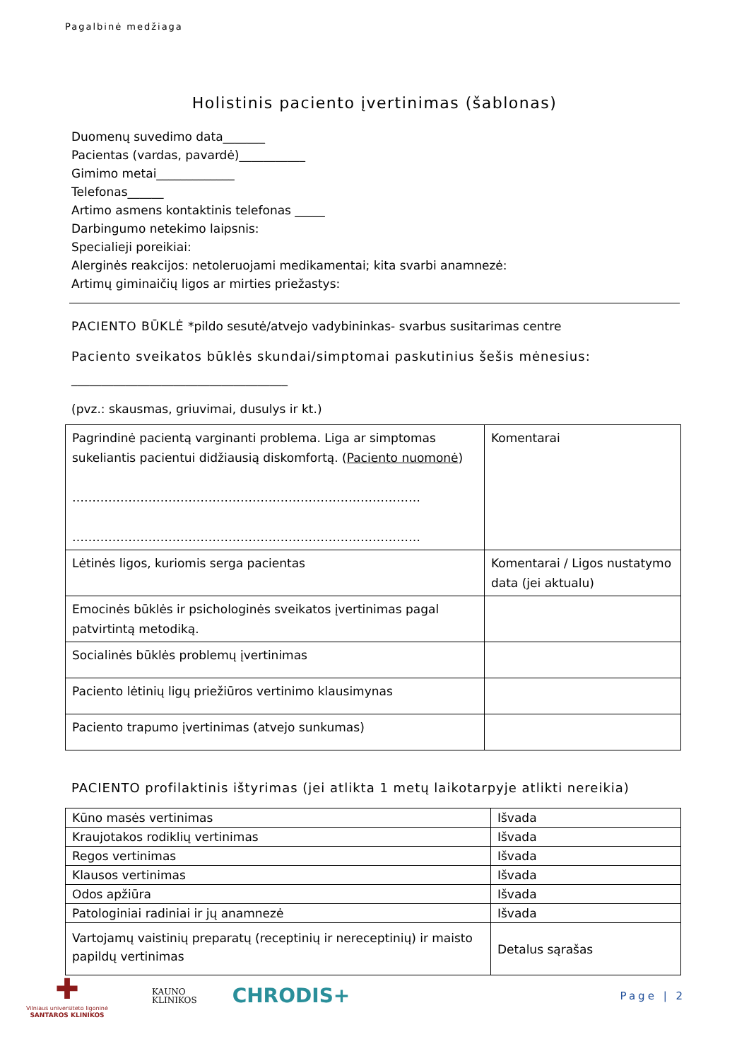Pagalbinė medžiaga
Holistinis paciento įvertinimas (šablonas)
Duomenų suvedimo data_______
Pacientas (vardas, pavardė)___________
Gimimo metai_____________
Telefonas______
Artimo asmens kontaktinis telefonas _____
Darbingumo netekimo laipsnis:
Specialieji poreikiai:
Alerginės reakcijos: netoleruojami medikamentai; kita svarbi anamnezė:
Artimų giminaičių ligos ar mirties priežastys:
PACIENTO BŪKLĖ *pildo sesutė/atvejo vadybininkas- svarbus susitarimas centre
Paciento sveikatos būklės skundai/simptomai paskutinius šešis mėnesius:
____________________________________
(pvz.: skausmas, griuvimai, dusulys ir kt.)
| Pagrindinė pacientą varginanti problema. Liga ar simptomas sukeliantis pacientui didžiausią diskomfortą. ( Paciento nuomonė ) …………………………………………………………………………… …………………………………………………………………………… | Komentarai |
| Lėtinės ligos, kuriomis serga pacientas | Komentarai / Ligos nustatymo data (jei aktualu) |
| Emocinės būklės ir psichologinės sveikatos įvertinimas pagal patvirtintą metodiką. | |
| Socialinės būklės problemų įvertinimas | |
| Paciento lėtinių ligų priežiūros vertinimo klausimynas | |
| Paciento trapumo įvertinimas (atvejo sunkumas) | |
PACIENTO profilaktinis ištyrimas (jei atlikta 1 metų laikotarpyje atlikti nereikia)
| Kūno masės vertinimas | Išvada |
| Kraujotakos rodiklių vertinimas | Išvada |
| Regos vertinimas | Išvada |
| Klausos vertinimas | Išvada |
| Odos apžiūra | Išvada |
| Patologiniai radiniai ir jų anamnezė | Išvada |
| Vartojamų vaistinių preparatų (receptinių ir nereceptinių) ir maisto papildų vertinimas | Detalus sąrašas |
✚
Vilniaus universiteto ligoninė
SANTAROS KLINIKOS
KAUNO
KLINIKOS
CHRODIS+
Page | 2